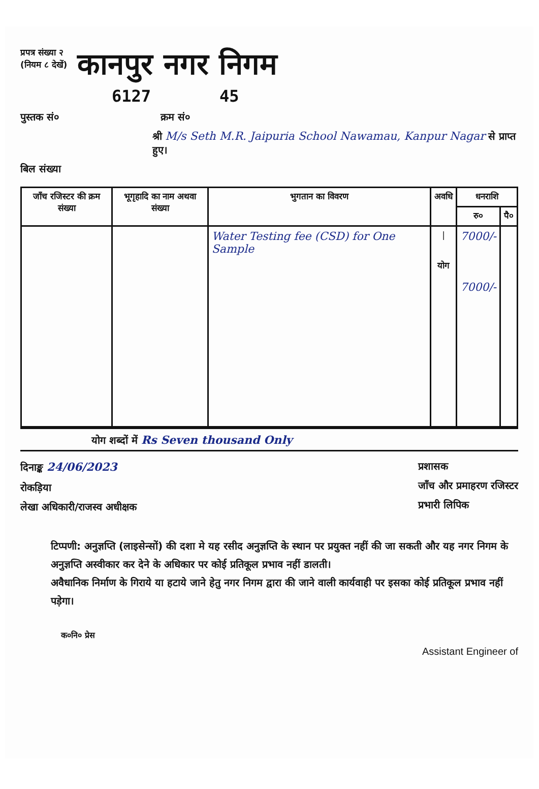प्रपत्र संख्या २
(नियम ८ देखें)
कानपुर नगर निगम
6127 45
पुस्तक सं० क्रम सं०
श्री M/s Seth M.R. Jaipuria School Nawamau, Kanpur Nagar से प्राप्त हुए।
बिल संख्या
| जाँच रजिस्टर की क्रम संख्या | भूगृहादि का नाम अथवा संख्या | भुगतान का विवरण | अवधि | धनराशि | |
| --- | --- | --- | --- | --- | --- |
| | | | | रु० | पै० |
| | | Water Testing fee (CSD) for One Sample | / योग | 7000/- 7000/- | |
योग शब्दों में Rs Seven thousand Only
दिनाङ्क 24/06/2023
रोकड़िया
लेखा अधिकारी/राजस्व अधीक्षक
प्रशासक
जाँच और प्रमाहरण रजिस्टर
प्रभारी लिपिक
टिप्पणी: अनुज्ञप्ति (लाइसेन्सों) की दशा मे यह रसीद अनुज्ञप्ति के स्थान पर प्रयुक्त नहीं की जा सकती और यह नगर निगम के अनुज्ञप्ति अस्वीकार कर देने के अधिकार पर कोई प्रतिकूल प्रभाव नहीं डालती।
अवैधानिक निर्माण के गिराये या हटाये जाने हेतु नगर निगम द्वारा की जाने वाली कार्यवाही पर इसका कोई प्रतिकूल प्रभाव नहीं पड़ेगा।
क०नि० प्रेस Assistant Engineer of